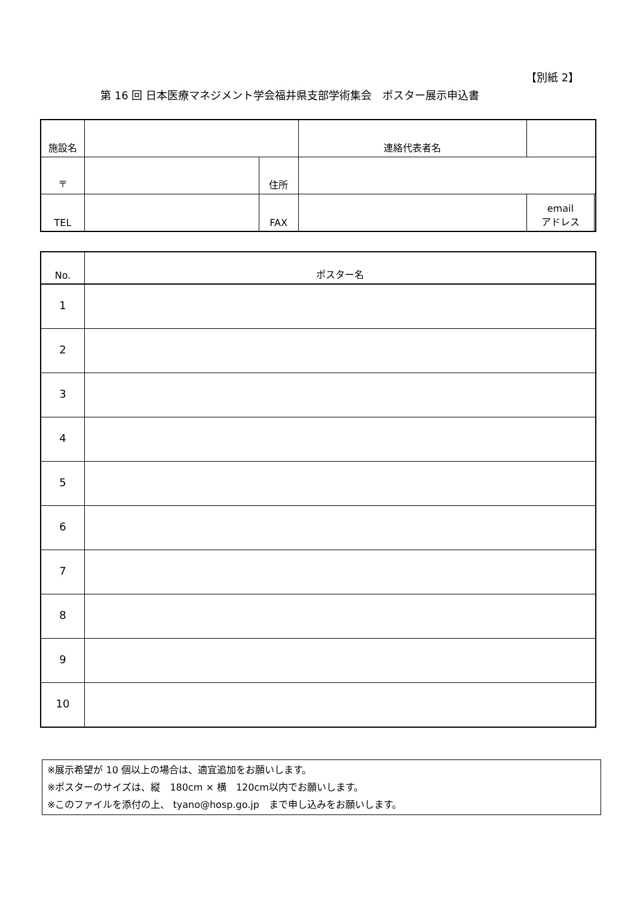【別紙 2】
第 16 回 日本医療マネジメント学会福井県支部学術集会　ポスター展示申込書
| 施設名 | | | 連絡代表者名 | | |
| 〒 | | 住所 | | | |
| TEL | | FAX | | email アドレス | |
| No. | ポスター名 |
| 1 | |
| 2 | |
| 3 | |
| 4 | |
| 5 | |
| 6 | |
| 7 | |
| 8 | |
| 9 | |
| 10 | |
※展示希望が 10 個以上の場合は、適宜追加をお願いします。
※ポスターのサイズは、縦　180cm × 横　120cm以内でお願いします。
※このファイルを添付の上、 tyano@hosp.go.jp　まで申し込みをお願いします。